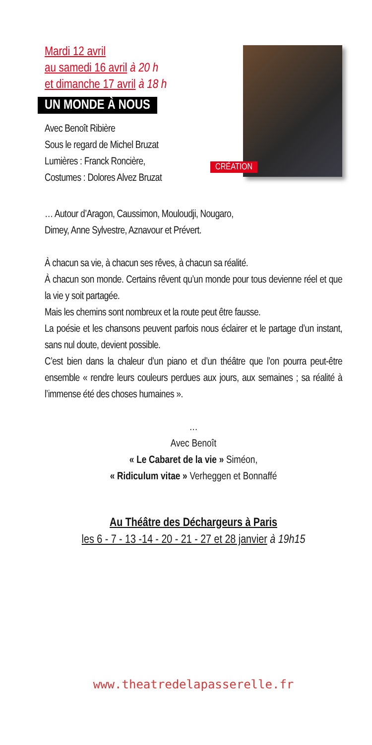Mardi 12 avril
au samedi 16 avril à 20 h
et dimanche 17 avril à 18 h
UN MONDE À NOUS
Avec Benoît Ribière
Sous le regard de Michel Bruzat
Lumières : Franck Roncière,
Costumes : Dolores Alvez Bruzat
CRÉATION
… Autour d’Aragon, Caussimon, Mouloudji, Nougaro,
Dimey, Anne Sylvestre, Aznavour et Prévert.
À chacun sa vie, à chacun ses rêves, à chacun sa réalité.
À chacun son monde. Certains rêvent qu’un monde pour tous devienne réel et que la vie y soit partagée.
Mais les chemins sont nombreux et la route peut être fausse.
La poésie et les chansons peuvent parfois nous éclairer et le partage d’un instant, sans nul doute, devient possible.
C’est bien dans la chaleur d’un piano et d’un théâtre que l’on pourra peut-être ensemble « rendre leurs couleurs perdues aux jours, aux semaines ; sa réalité à l’immense été des choses humaines ».
…
Avec Benoît
« Le Cabaret de la vie » Siméon,
« Ridiculum vitae » Verheggen et Bonnaffé
Au Théâtre des Déchargeurs à Paris
les 6 - 7 - 13 -14 - 20 - 21 - 27 et 28 janvier à 19h15
www.theatredelapasserelle.fr